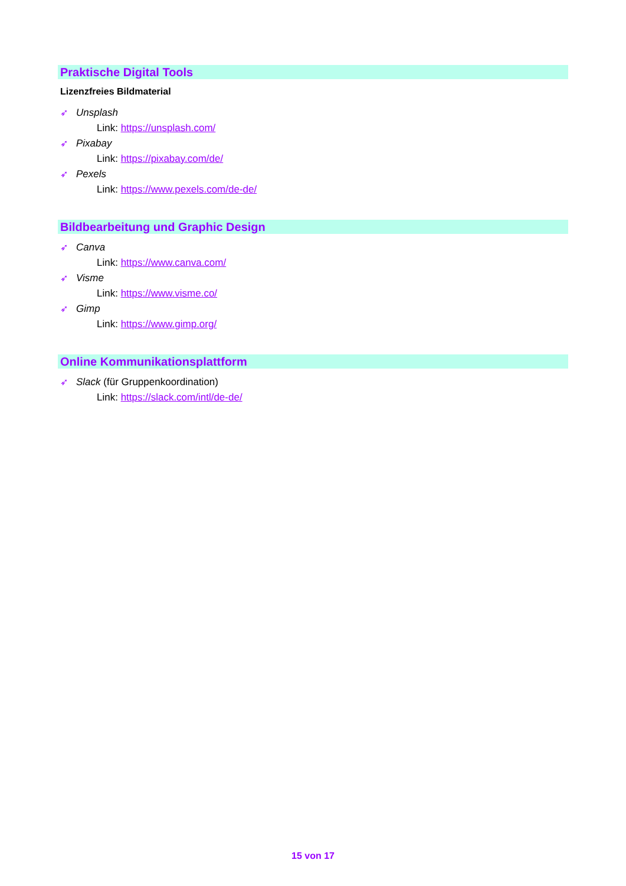Praktische Digital Tools
Lizenzfreies Bildmaterial
➶ Unsplash
Link: https://unsplash.com/
➶ Pixabay
Link: https://pixabay.com/de/
➶ Pexels
Link: https://www.pexels.com/de-de/
Bildbearbeitung und Graphic Design
➶ Canva
Link: https://www.canva.com/
➶ Visme
Link: https://www.visme.co/
➶ Gimp
Link: https://www.gimp.org/
Online Kommunikationsplattform
➶ Slack (für Gruppenkoordination)
Link: https://slack.com/intl/de-de/
15 von 17